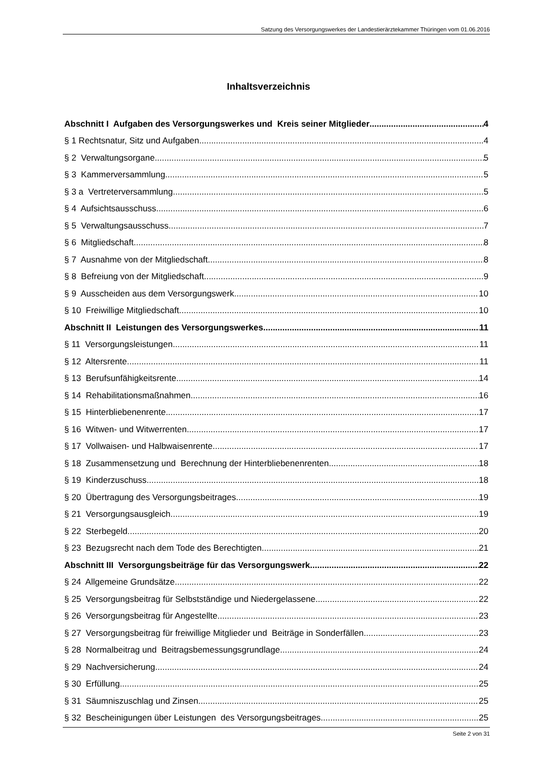Satzung des Versorgungswerkes der Landestierärztekammer Thüringen vom 01.06.2016
Inhaltsverzeichnis
Abschnitt I Aufgaben des Versorgungswerkes und Kreis seiner Mitglieder 4
§ 1 Rechtsnatur, Sitz und Aufgaben 4
§ 2 Verwaltungsorgane 5
§ 3 Kammerversammlung 5
§ 3 a Vertreterversammlung 5
§ 4 Aufsichtsausschuss 6
§ 5 Verwaltungsausschuss 7
§ 6 Mitgliedschaft 8
§ 7 Ausnahme von der Mitgliedschaft 8
§ 8 Befreiung von der Mitgliedschaft 9
§ 9 Ausscheiden aus dem Versorgungswerk 10
§ 10 Freiwillige Mitgliedschaft 10
Abschnitt II Leistungen des Versorgungswerkes 11
§ 11 Versorgungsleistungen 11
§ 12 Altersrente 11
§ 13 Berufsunfähigkeitsrente 14
§ 14 Rehabilitationsmaßnahmen 16
§ 15 Hinterbliebenenrente 17
§ 16 Witwen- und Witwerrenten 17
§ 17 Vollwaisen- und Halbwaisenrente 17
§ 18 Zusammensetzung und Berechnung der Hinterbliebenenrenten 18
§ 19 Kinderzuschuss 18
§ 20 Übertragung des Versorgungsbeitrages 19
§ 21 Versorgungsausgleich 19
§ 22 Sterbegeld 20
§ 23 Bezugsrecht nach dem Tode des Berechtigten 21
Abschnitt III Versorgungsbeiträge für das Versorgungswerk 22
§ 24 Allgemeine Grundsätze 22
§ 25 Versorgungsbeitrag für Selbstständige und Niedergelassene 22
§ 26 Versorgungsbeitrag für Angestellte 23
§ 27 Versorgungsbeitrag für freiwillige Mitglieder und Beiträge in Sonderfällen 23
§ 28 Normalbeitrag und Beitragsbemessungsgrundlage 24
§ 29 Nachversicherung 24
§ 30 Erfüllung 25
§ 31 Säumniszuschlag und Zinsen 25
§ 32 Bescheinigungen über Leistungen des Versorgungsbeitrages 25
Seite 2 von 31